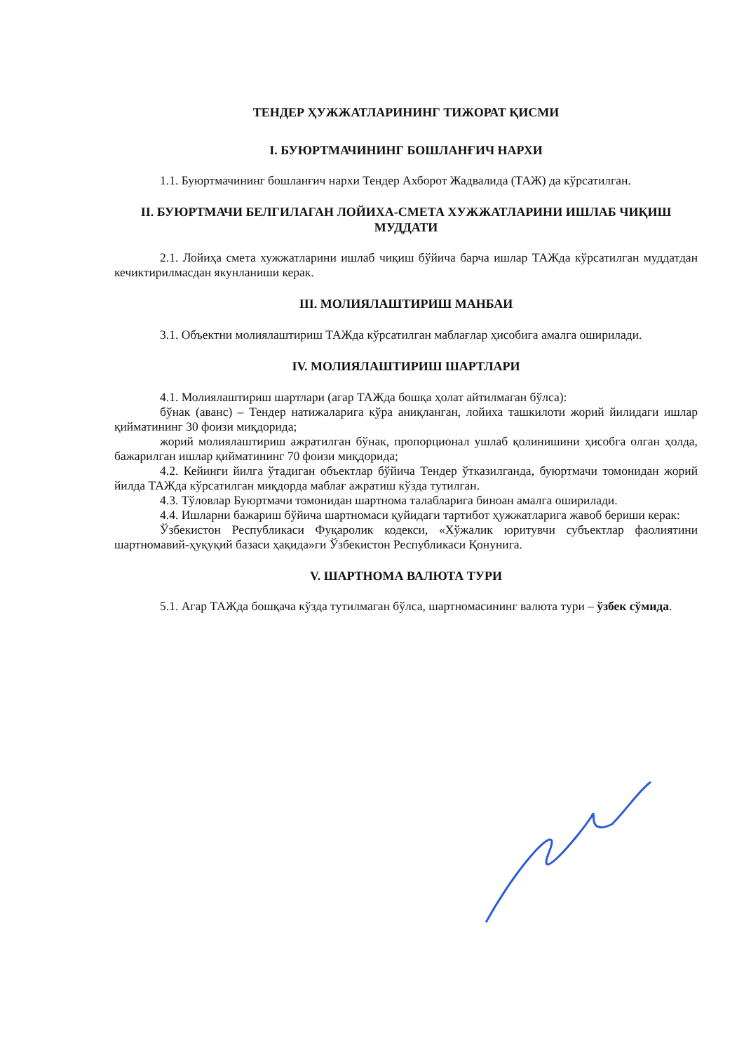ТЕНДЕР ҲУЖЖАТЛАРИНИНГ ТИЖОРАТ ҚИСМИ
I. БУЮРТМАЧИНИНГ БОШЛАНҒИЧ НАРХИ
1.1. Буюртмачининг бошланғич нархи Тендер Ахборот Жадвалида (ТАЖ) да кўрсатилган.
II. БУЮРТМАЧИ БЕЛГИЛАГАН ЛОЙИХА-СМЕТА ХУЖЖАТЛАРИНИ ИШЛАБ ЧИҚИШ МУДДАТИ
2.1. Лойиҳа смета хужжатларини ишлаб чиқиш бўйича барча ишлар ТАЖда кўрсатилган муддатдан кечиктирилмасдан якунланиши керак.
III. МОЛИЯЛАШТИРИШ МАНБАИ
3.1. Объектни молиялаштириш ТАЖда кўрсатилган маблағлар ҳисобига амалга оширилади.
IV. МОЛИЯЛАШТИРИШ ШАРТЛАРИ
4.1. Молиялаштириш шартлари (агар ТАЖда бошқа ҳолат айтилмаган бўлса):
бўнак (аванс) – Тендер натижаларига кўра аниқланган, лойиха ташкилоти жорий йилидаги ишлар қийматининг 30 фоизи миқдорида;
жорий молиялаштириш ажратилган бўнак, пропорционал ушлаб қолинишини ҳисобга олган ҳолда, бажарилган ишлар қийматининг 70 фоизи миқдорида;
4.2. Кейинги йилга ўтадиган объектлар бўйича Тендер ўтказилганда, буюртмачи томонидан жорий йилда ТАЖда кўрсатилган миқдорда маблағ ажратиш кўзда тутилган.
4.3. Тўловлар Буюртмачи томонидан шартнома талабларига биноан амалга оширилади.
4.4. Ишларни бажариш бўйича шартномаси қуйидаги тартибот ҳужжатларига жавоб бериши керак:
Ўзбекистон Республикаси Фуқаролик кодекси, «Хўжалик юритувчи субъектлар фаолиятини шартномавий-ҳуқуқий базаси ҳақида»ги Ўзбекистон Республикаси Қонунига.
V. ШАРТНОМА ВАЛЮТА ТУРИ
5.1. Агар ТАЖда бошқача кўзда тутилмаган бўлса, шартномасининг валюта тури – ўзбек сўмида.